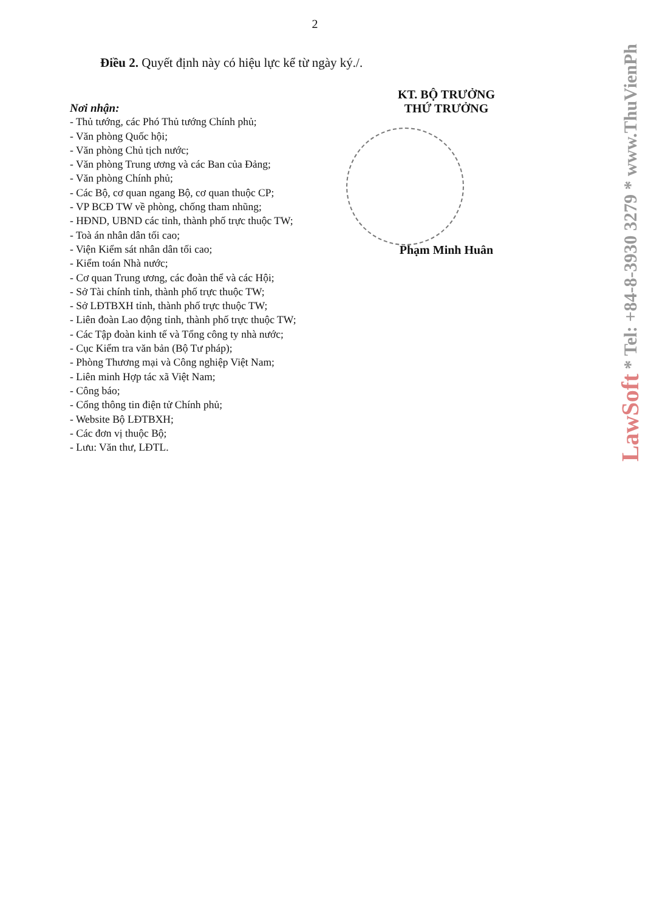2
Điều 2. Quyết định này có hiệu lực kể từ ngày ký./.
Nơi nhận:
- Thủ tướng, các Phó Thủ tướng Chính phủ;
- Văn phòng Quốc hội;
- Văn phòng Chủ tịch nước;
- Văn phòng Trung ương và các Ban của Đảng;
- Văn phòng Chính phủ;
- Các Bộ, cơ quan ngang Bộ, cơ quan thuộc CP;
- VP BCĐ TW về phòng, chống tham nhũng;
- HĐND, UBND các tỉnh, thành phố trực thuộc TW;
- Toà án nhân dân tối cao;
- Viện Kiểm sát nhân dân tối cao;
- Kiểm toán Nhà nước;
- Cơ quan Trung ương, các đoàn thể và các Hội;
- Sở Tài chính tỉnh, thành phố trực thuộc TW;
- Sở LĐTBXH tỉnh, thành phố trực thuộc TW;
- Liên đoàn Lao động tỉnh, thành phố trực thuộc TW;
- Các Tập đoàn kinh tế và Tổng công ty nhà nước;
- Cục Kiểm tra văn bản (Bộ Tư pháp);
- Phòng Thương mại và Công nghiệp Việt Nam;
- Liên minh Hợp tác xã Việt Nam;
- Công báo;
- Cổng thông tin điện tử Chính phủ;
- Website Bộ LĐTBXH;
- Các đơn vị thuộc Bộ;
- Lưu: Văn thư, LĐTL.
KT. BỘ TRƯỞNG
THỨ TRƯỞNG
Phạm Minh Huân
LawSoft * Tel: +84-8-3930 3279 * www.ThuVienPh